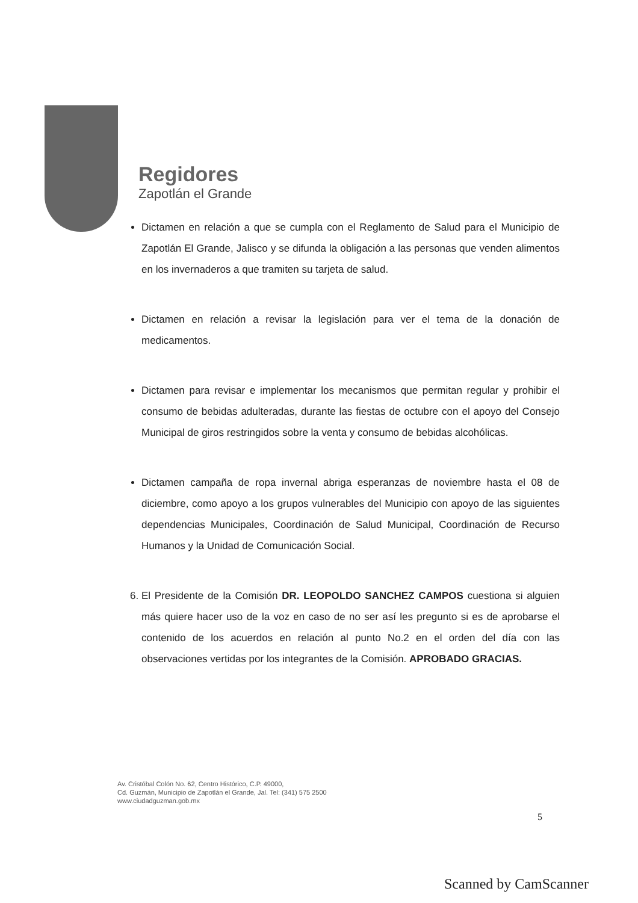Regidores
Zapotlán el Grande
Dictamen en relación a que se cumpla con el Reglamento de Salud para el Municipio de Zapotlán El Grande, Jalisco y se difunda la obligación a las personas que venden alimentos en los invernaderos a que tramiten su tarjeta de salud.
Dictamen en relación a revisar la legislación para ver el tema de la donación de medicamentos.
Dictamen para revisar e implementar los mecanismos que permitan regular y prohibir el consumo de bebidas adulteradas, durante las fiestas de octubre con el apoyo del Consejo Municipal de giros restringidos sobre la venta y consumo de bebidas alcohólicas.
Dictamen campaña de ropa invernal abriga esperanzas de noviembre hasta el 08 de diciembre, como apoyo a los grupos vulnerables del Municipio con apoyo de las siguientes dependencias Municipales, Coordinación de Salud Municipal, Coordinación de Recurso Humanos y la Unidad de Comunicación Social.
6. El Presidente de la Comisión DR. LEOPOLDO SANCHEZ CAMPOS cuestiona si alguien más quiere hacer uso de la voz en caso de no ser así les pregunto si es de aprobarse el contenido de los acuerdos en relación al punto No.2 en el orden del día con las observaciones vertidas por los integrantes de la Comisión. APROBADO GRACIAS.
Av. Cristóbal Colón No. 62, Centro Histórico, C.P. 49000,
Cd. Guzmán, Municipio de Zapotlán el Grande, Jal. Tel: (341) 575 2500
www.ciudadguzman.gob.mx
5
Scanned by CamScanner